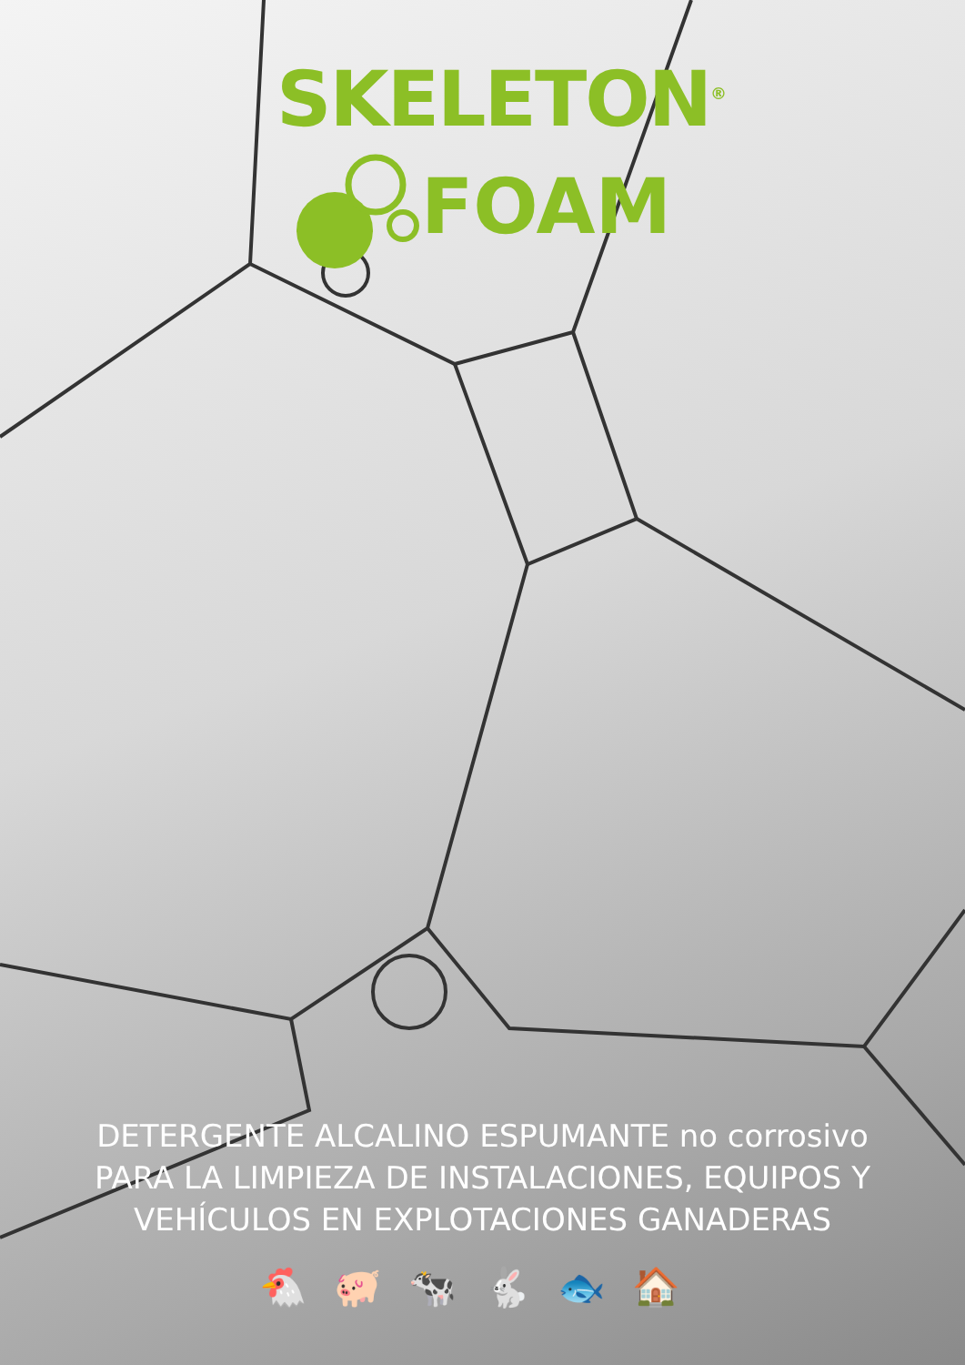SKELETON<sup>®</sup>
FOAM
DETERGENTE ALCALINO ESPUMANTE no corrosivo
PARA LA LIMPIEZA DE INSTALACIONES, EQUIPOS Y
VEHÍCULOS EN EXPLOTACIONES GANADERAS
🐔🐖🐄🐇🐟🏠